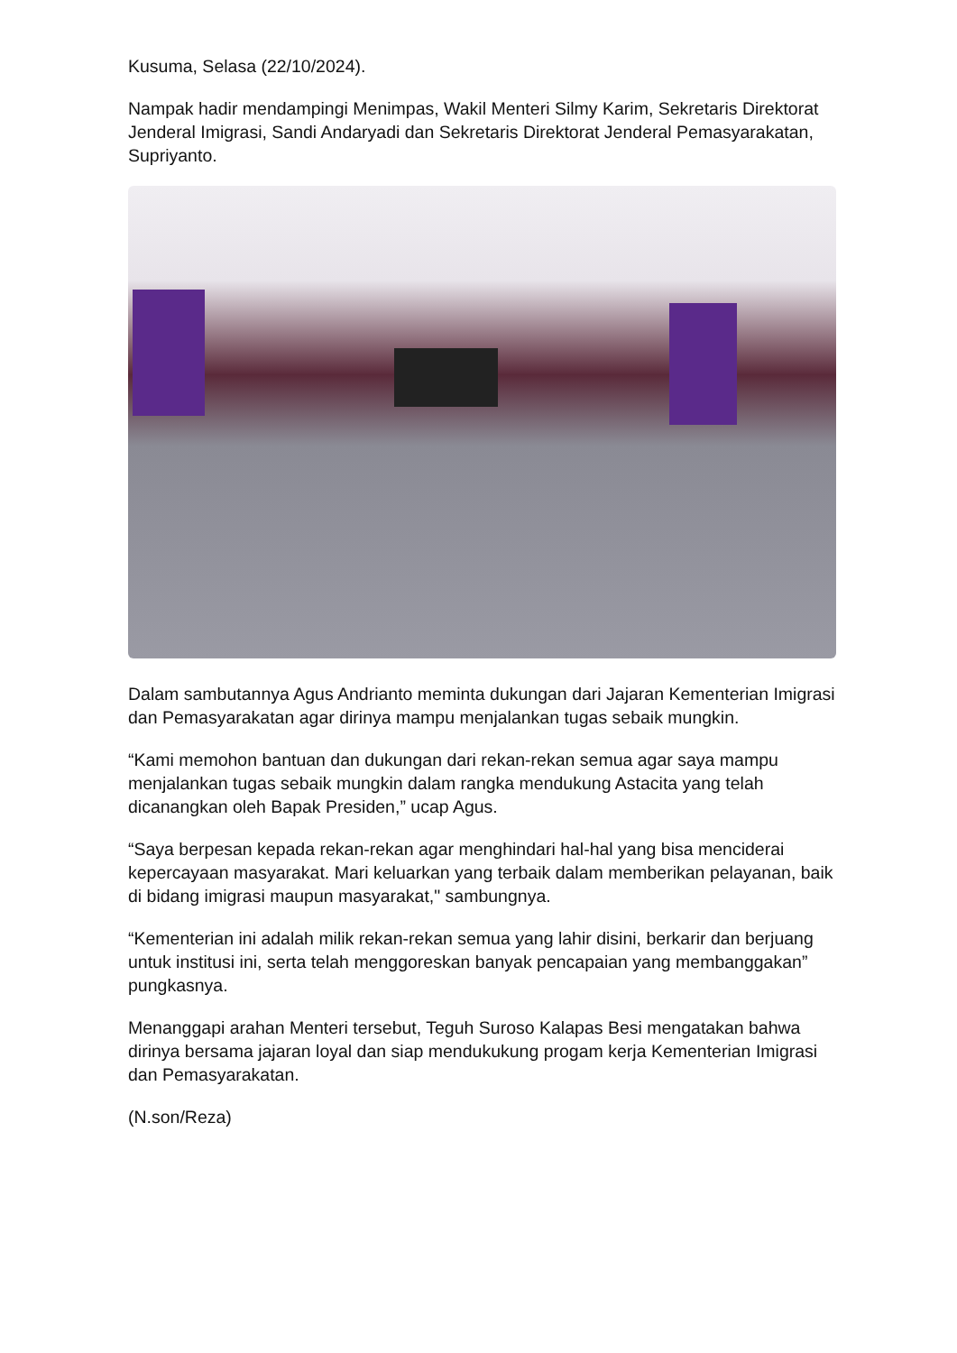Kusuma, Selasa (22/10/2024).
Nampak hadir mendampingi Menimpas, Wakil Menteri Silmy Karim, Sekretaris Direktorat Jenderal Imigrasi, Sandi Andaryadi dan Sekretaris Direktorat Jenderal Pemasyarakatan, Supriyanto.
Dalam sambutannya Agus Andrianto meminta dukungan dari Jajaran Kementerian Imigrasi dan Pemasyarakatan agar dirinya mampu menjalankan tugas sebaik mungkin.
“Kami memohon bantuan dan dukungan dari rekan-rekan semua agar saya mampu menjalankan tugas sebaik mungkin dalam rangka mendukung Astacita yang telah dicanangkan oleh Bapak Presiden,” ucap Agus.
“Saya berpesan kepada rekan-rekan agar menghindari hal-hal yang bisa menciderai kepercayaan masyarakat. Mari keluarkan yang terbaik dalam memberikan pelayanan, baik di bidang imigrasi maupun masyarakat," sambungnya.
“Kementerian ini adalah milik rekan-rekan semua yang lahir disini, berkarir dan berjuang untuk institusi ini, serta telah menggoreskan banyak pencapaian yang membanggakan” pungkasnya.
Menanggapi arahan Menteri tersebut, Teguh Suroso Kalapas Besi mengatakan bahwa dirinya bersama jajaran loyal dan siap mendukukung progam kerja Kementerian Imigrasi dan Pemasyarakatan.
(N.son/Reza)